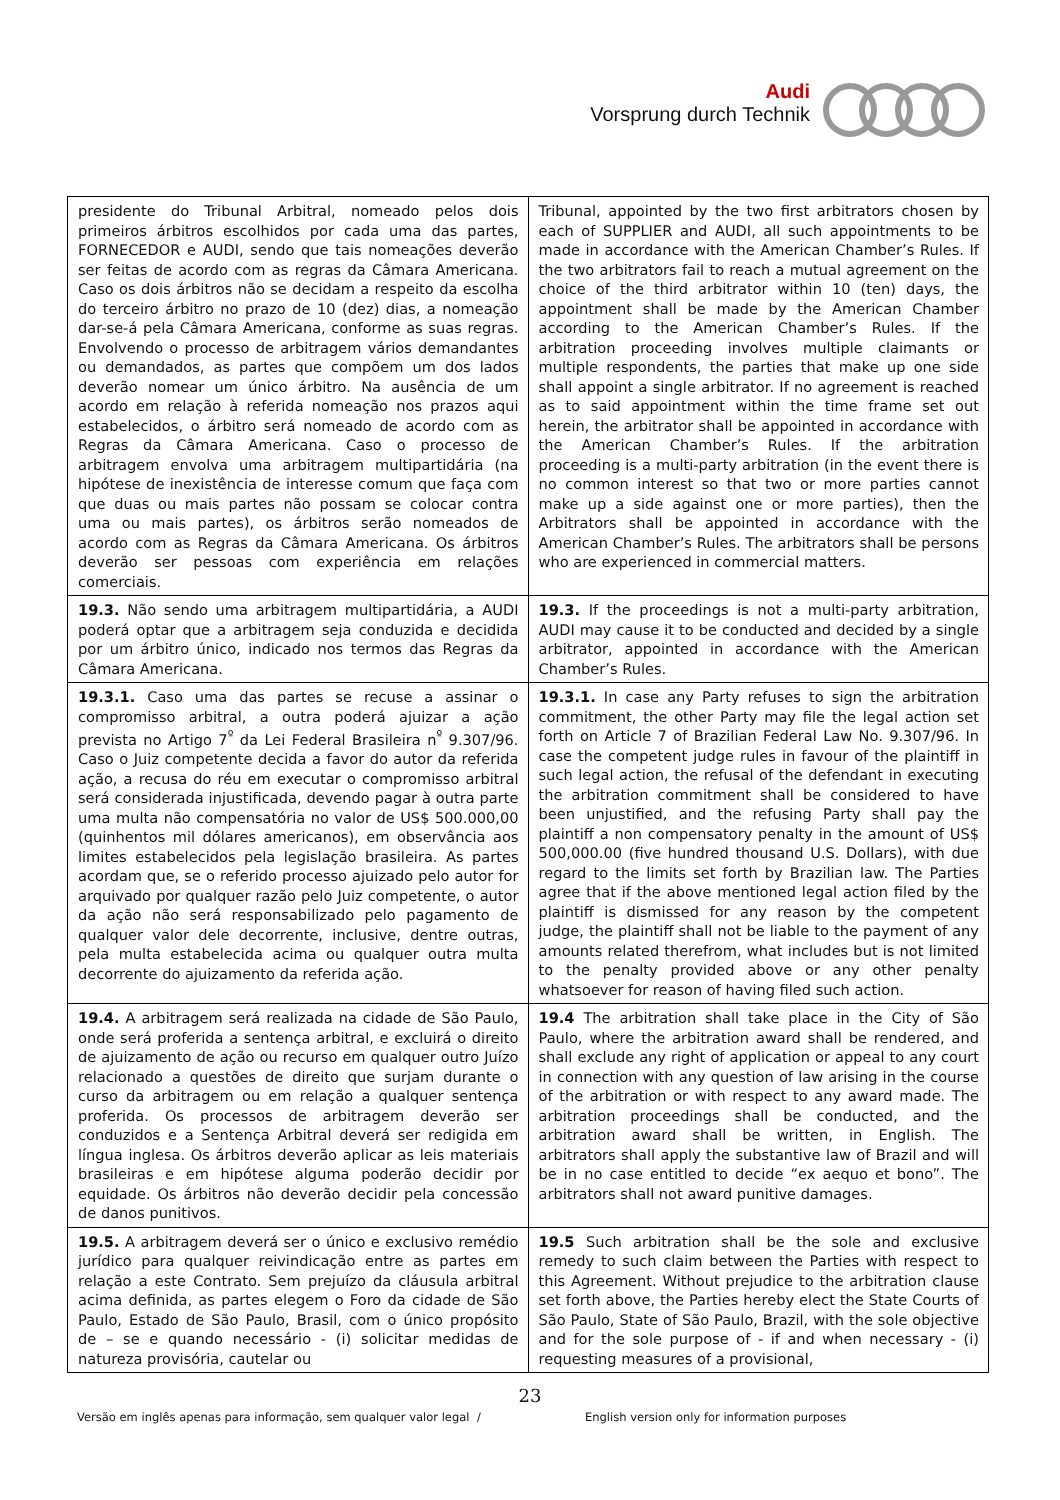Audi
Vorsprung durch Technik
| presidente do Tribunal Arbitral, nomeado pelos dois primeiros árbitros escolhidos por cada uma das partes, FORNECEDOR e AUDI, sendo que tais nomeações deverão ser feitas de acordo com as regras da Câmara Americana. Caso os dois árbitros não se decidam a respeito da escolha do terceiro árbitro no prazo de 10 (dez) dias, a nomeação dar-se-á pela Câmara Americana, conforme as suas regras. Envolvendo o processo de arbitragem vários demandantes ou demandados, as partes que compõem um dos lados deverão nomear um único árbitro. Na ausência de um acordo em relação à referida nomeação nos prazos aqui estabelecidos, o árbitro será nomeado de acordo com as Regras da Câmara Americana. Caso o processo de arbitragem envolva uma arbitragem multipartidária (na hipótese de inexistência de interesse comum que faça com que duas ou mais partes não possam se colocar contra uma ou mais partes), os árbitros serão nomeados de acordo com as Regras da Câmara Americana. Os árbitros deverão ser pessoas com experiência em relações comerciais. | Tribunal, appointed by the two first arbitrators chosen by each of SUPPLIER and AUDI, all such appointments to be made in accordance with the American Chamber’s Rules. If the two arbitrators fail to reach a mutual agreement on the choice of the third arbitrator within 10 (ten) days, the appointment shall be made by the American Chamber according to the American Chamber’s Rules. If the arbitration proceeding involves multiple claimants or multiple respondents, the parties that make up one side shall appoint a single arbitrator. If no agreement is reached as to said appointment within the time frame set out herein, the arbitrator shall be appointed in accordance with the American Chamber’s Rules. If the arbitration proceeding is a multi-party arbitration (in the event there is no common interest so that two or more parties cannot make up a side against one or more parties), then the Arbitrators shall be appointed in accordance with the American Chamber’s Rules. The arbitrators shall be persons who are experienced in commercial matters. |
| 19.3. Não sendo uma arbitragem multipartidária, a AUDI poderá optar que a arbitragem seja conduzida e decidida por um árbitro único, indicado nos termos das Regras da Câmara Americana. | 19.3. If the proceedings is not a multi-party arbitration, AUDI may cause it to be conducted and decided by a single arbitrator, appointed in accordance with the American Chamber’s Rules. |
| 19.3.1. Caso uma das partes se recuse a assinar o compromisso arbitral, a outra poderá ajuizar a ação prevista no Artigo 7<sup>º</sup> da Lei Federal Brasileira n<sup>º</sup> 9.307/96. Caso o Juiz competente decida a favor do autor da referida ação, a recusa do réu em executar o compromisso arbitral será considerada injustificada, devendo pagar à outra parte uma multa não compensatória no valor de US$ 500.000,00 (quinhentos mil dólares americanos), em observância aos limites estabelecidos pela legislação brasileira. As partes acordam que, se o referido processo ajuizado pelo autor for arquivado por qualquer razão pelo Juiz competente, o autor da ação não será responsabilizado pelo pagamento de qualquer valor dele decorrente, inclusive, dentre outras, pela multa estabelecida acima ou qualquer outra multa decorrente do ajuizamento da referida ação. | 19.3.1. In case any Party refuses to sign the arbitration commitment, the other Party may file the legal action set forth on Article 7 of Brazilian Federal Law No. 9.307/96. In case the competent judge rules in favour of the plaintiff in such legal action, the refusal of the defendant in executing the arbitration commitment shall be considered to have been unjustified, and the refusing Party shall pay the plaintiff a non compensatory penalty in the amount of US$ 500,000.00 (five hundred thousand U.S. Dollars), with due regard to the limits set forth by Brazilian law. The Parties agree that if the above mentioned legal action filed by the plaintiff is dismissed for any reason by the competent judge, the plaintiff shall not be liable to the payment of any amounts related therefrom, what includes but is not limited to the penalty provided above or any other penalty whatsoever for reason of having filed such action. |
| 19.4. A arbitragem será realizada na cidade de São Paulo, onde será proferida a sentença arbitral, e excluirá o direito de ajuizamento de ação ou recurso em qualquer outro Juízo relacionado a questões de direito que surjam durante o curso da arbitragem ou em relação a qualquer sentença proferida. Os processos de arbitragem deverão ser conduzidos e a Sentença Arbitral deverá ser redigida em língua inglesa. Os árbitros deverão aplicar as leis materiais brasileiras e em hipótese alguma poderão decidir por equidade. Os árbitros não deverão decidir pela concessão de danos punitivos. | 19.4 The arbitration shall take place in the City of São Paulo, where the arbitration award shall be rendered, and shall exclude any right of application or appeal to any court in connection with any question of law arising in the course of the arbitration or with respect to any award made. The arbitration proceedings shall be conducted, and the arbitration award shall be written, in English. The arbitrators shall apply the substantive law of Brazil and will be in no case entitled to decide “ex aequo et bono”. The arbitrators shall not award punitive damages. |
| 19.5. A arbitragem deverá ser o único e exclusivo remédio jurídico para qualquer reivindicação entre as partes em relação a este Contrato. Sem prejuízo da cláusula arbitral acima definida, as partes elegem o Foro da cidade de São Paulo, Estado de São Paulo, Brasil, com o único propósito de – se e quando necessário - (i) solicitar medidas de natureza provisória, cautelar ou | 19.5 Such arbitration shall be the sole and exclusive remedy to such claim between the Parties with respect to this Agreement. Without prejudice to the arbitration clause set forth above, the Parties hereby elect the State Courts of São Paulo, State of São Paulo, Brazil, with the sole objective and for the sole purpose of - if and when necessary - (i) requesting measures of a provisional, |
23
Versão em inglês apenas para informação, sem qualquer valor legal / English version only for information purposes